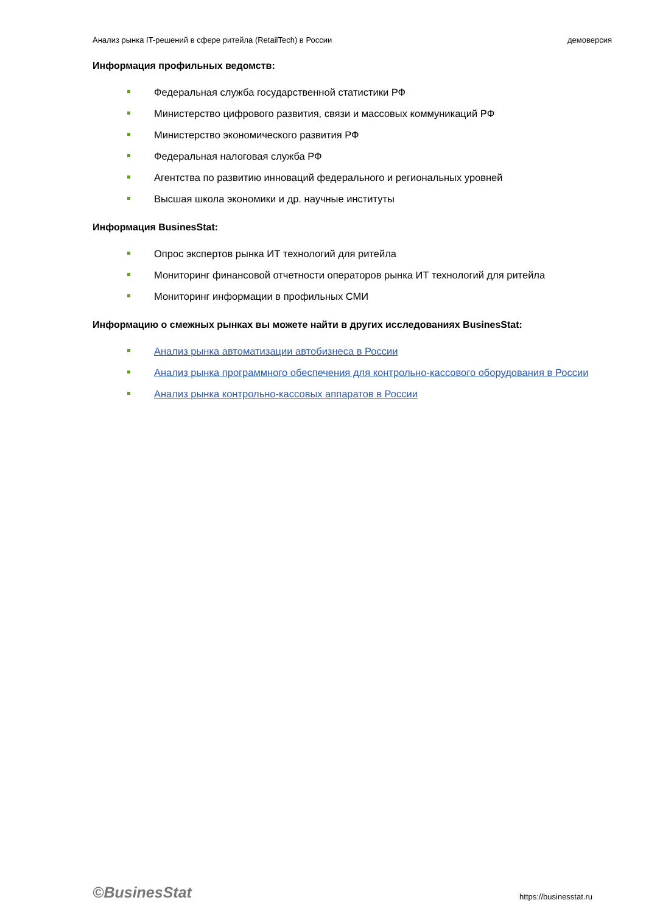Анализ рынка IT-решений в сфере ритейла (RetailTech) в России демоверсия
Информация профильных ведомств:
Федеральная служба государственной статистики РФ
Министерство цифрового развития, связи и массовых коммуникаций РФ
Министерство экономического развития РФ
Федеральная налоговая служба РФ
Агентства по развитию инноваций федерального и региональных уровней
Высшая школа экономики и др. научные институты
Информация BusinesStat:
Опрос экспертов рынка ИТ технологий для ритейла
Мониторинг финансовой отчетности операторов рынка ИТ технологий для ритейла
Мониторинг информации в профильных СМИ
Информацию о смежных рынках вы можете найти в других исследованиях BusinesStat:
Анализ рынка автоматизации автобизнеса в России
Анализ рынка программного обеспечения для контрольно-кассового оборудования в России
Анализ рынка контрольно-кассовых аппаратов в России
©BusinesStat https://businesstat.ru